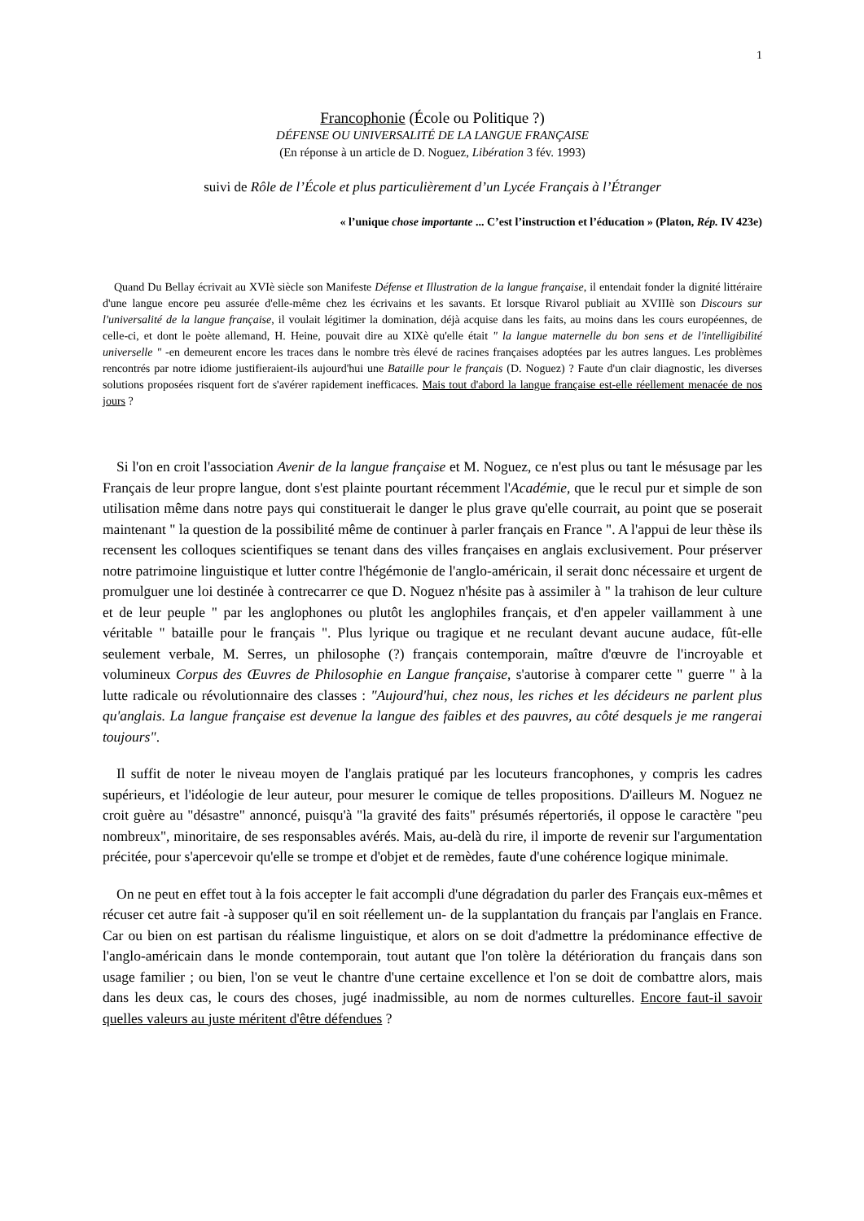1
Francophonie (École ou Politique ?)
DÉFENSE OU UNIVERSALITÉ DE LA LANGUE FRANÇAISE
(En réponse à un article de D. Noguez, Libération 3 fév. 1993)
suivi de Rôle de l’École et plus particulièrement d’un Lycée Français à l’Étranger
« l’unique chose importante ... C’est l’instruction et l’éducation » (Platon, Rép. IV 423e)
Quand Du Bellay écrivait au XVIè siècle son Manifeste Défense et Illustration de la langue française, il entendait fonder la dignité littéraire d'une langue encore peu assurée d'elle-même chez les écrivains et les savants. Et lorsque Rivarol publiait au XVIIIè son Discours sur l'universalité de la langue française, il voulait légitimer la domination, déjà acquise dans les faits, au moins dans les cours européennes, de celle-ci, et dont le poète allemand, H. Heine, pouvait dire au XIXè qu'elle était " la langue maternelle du bon sens et de l'intelligibilité universelle " -en demeurent encore les traces dans le nombre très élevé de racines françaises adoptées par les autres langues. Les problèmes rencontrés par notre idiome justifieraient-ils aujourd'hui une Bataille pour le français (D. Noguez) ? Faute d'un clair diagnostic, les diverses solutions proposées risquent fort de s'avérer rapidement inefficaces. Mais tout d'abord la langue française est-elle réellement menacée de nos jours ?
Si l'on en croit l'association Avenir de la langue française et M. Noguez, ce n'est plus ou tant le mésusage par les Français de leur propre langue, dont s'est plainte pourtant récemment l'Académie, que le recul pur et simple de son utilisation même dans notre pays qui constituerait le danger le plus grave qu'elle courrait, au point que se poserait maintenant " la question de la possibilité même de continuer à parler français en France ". A l'appui de leur thèse ils recensent les colloques scientifiques se tenant dans des villes françaises en anglais exclusivement. Pour préserver notre patrimoine linguistique et lutter contre l'hégémonie de l'anglo-américain, il serait donc nécessaire et urgent de promulguer une loi destinée à contrecarrer ce que D. Noguez n'hésite pas à assimiler à " la trahison de leur culture et de leur peuple " par les anglophones ou plutôt les anglophiles français, et d'en appeler vaillamment à une véritable " bataille pour le français ". Plus lyrique ou tragique et ne reculant devant aucune audace, fût-elle seulement verbale, M. Serres, un philosophe (?) français contemporain, maître d'œuvre de l'incroyable et volumineux Corpus des Œuvres de Philosophie en Langue française, s'autorise à comparer cette " guerre " à la lutte radicale ou révolutionnaire des classes : "Aujourd'hui, chez nous, les riches et les décideurs ne parlent plus qu'anglais. La langue française est devenue la langue des faibles et des pauvres, au côté desquels je me rangerai toujours".
Il suffit de noter le niveau moyen de l'anglais pratiqué par les locuteurs francophones, y compris les cadres supérieurs, et l'idéologie de leur auteur, pour mesurer le comique de telles propositions. D'ailleurs M. Noguez ne croit guère au "désastre" annoncé, puisqu'à "la gravité des faits" présumés répertoriés, il oppose le caractère "peu nombreux", minoritaire, de ses responsables avérés. Mais, au-delà du rire, il importe de revenir sur l'argumentation précitée, pour s'apercevoir qu'elle se trompe et d'objet et de remèdes, faute d'une cohérence logique minimale.
On ne peut en effet tout à la fois accepter le fait accompli d'une dégradation du parler des Français eux-mêmes et récuser cet autre fait -à supposer qu'il en soit réellement un- de la supplantation du français par l'anglais en France. Car ou bien on est partisan du réalisme linguistique, et alors on se doit d'admettre la prédominance effective de l'anglo-américain dans le monde contemporain, tout autant que l'on tolère la détérioration du français dans son usage familier ; ou bien, l'on se veut le chantre d'une certaine excellence et l'on se doit de combattre alors, mais dans les deux cas, le cours des choses, jugé inadmissible, au nom de normes culturelles. Encore faut-il savoir quelles valeurs au juste méritent d'être défendues ?